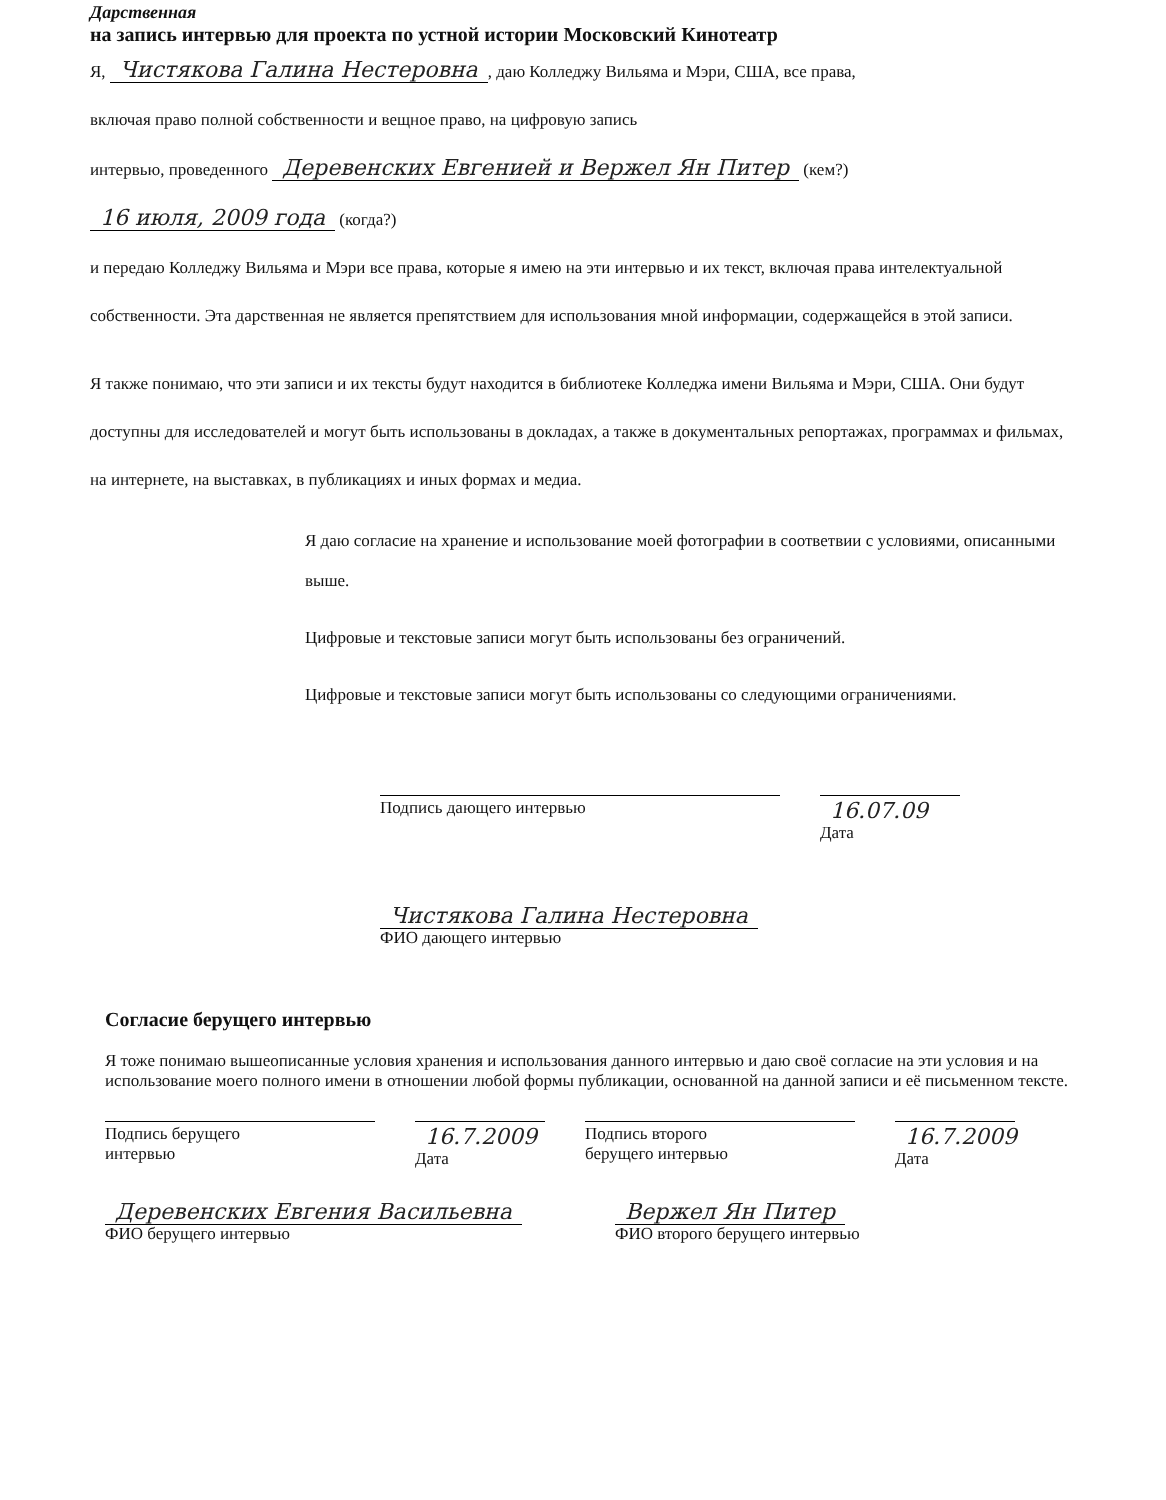Дарственная
на запись интервью для проекта по устной истории Московский Кинотеатр
Я, Чистякова Галина Нестеровна, даю Колледжу Вильяма и Мэри, США, все права,
включая право полной собственности и вещное право, на цифровую запись
интервью, проведенного Деревенских Евгенией и Вержел Ян Питер (кем?)
16 июля, 2009 года (когда?)
и передаю Колледжу Вильяма и Мэри все права, которые я имею на эти интервью и их текст, включая права интелектуальной собственности. Эта дарственная не является препятствием для использования мной информации, содержащейся в этой записи.
Я также понимаю, что эти записи и их тексты будут находится в библиотеке Колледжа имени Вильяма и Мэри, США. Они будут доступны для исследователей и могут быть использованы в докладах, а также в документальных репортажах, программах и фильмах, на интернете, на выставках, в публикациях и иных формах и медиа.
Я даю согласие на хранение и использование моей фотографии в соответвии с условиями, описанными выше.
Цифровые и текстовые записи могут быть использованы без ограничений.
Цифровые и текстовые записи могут быть использованы со следующими ограничениями.
Подпись дающего интервью
16.07.09 Дата
Чистякова Галина Нестеровна
ФИО дающего интервью
Согласие берущего интервью
Я тоже понимаю вышеописанные условия хранения и использования данного интервью и даю своё согласие на эти условия и на использование моего полного имени в отношении любой формы публикации, основанной на данной записи и её письменном тексте.
Подпись берущего
интервью
16.7.2009 Дата
Подпись второго
берущего интервью
16.7.2009 Дата
Деревенских Евгения Васильевна
ФИО берущего интервью
Вержел Ян Питер
ФИО второго берущего интервью